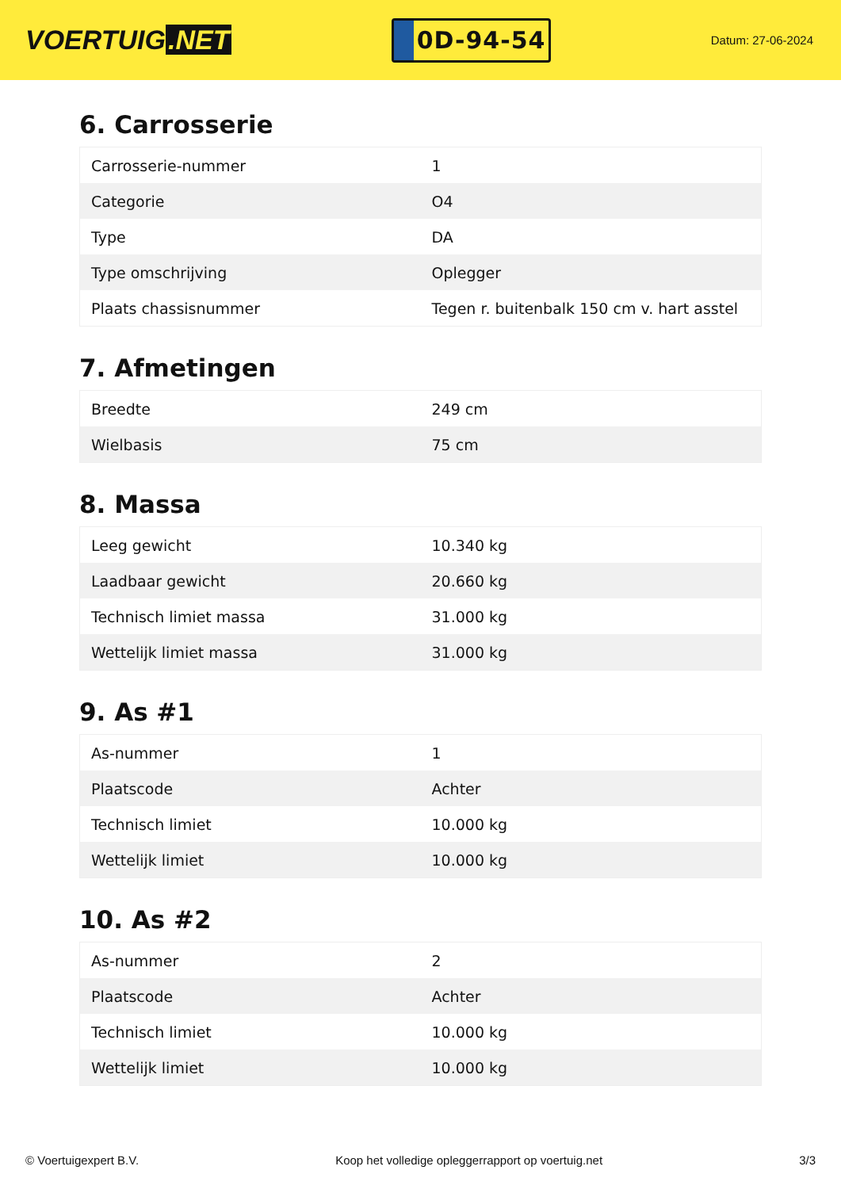VOERTUIG.NET
0D-94-54
Datum: 27-06-2024
6. Carrosserie
| Carrosserie-nummer | 1 |
| Categorie | O4 |
| Type | DA |
| Type omschrijving | Oplegger |
| Plaats chassisnummer | Tegen r. buitenbalk 150 cm v. hart asstel |
7. Afmetingen
| Breedte | 249 cm |
| Wielbasis | 75 cm |
8. Massa
| Leeg gewicht | 10.340 kg |
| Laadbaar gewicht | 20.660 kg |
| Technisch limiet massa | 31.000 kg |
| Wettelijk limiet massa | 31.000 kg |
9. As #1
| As-nummer | 1 |
| Plaatscode | Achter |
| Technisch limiet | 10.000 kg |
| Wettelijk limiet | 10.000 kg |
10. As #2
| As-nummer | 2 |
| Plaatscode | Achter |
| Technisch limiet | 10.000 kg |
| Wettelijk limiet | 10.000 kg |
© Voertuigexpert B.V. Koop het volledige opleggerrapport op voertuig.net 3/3